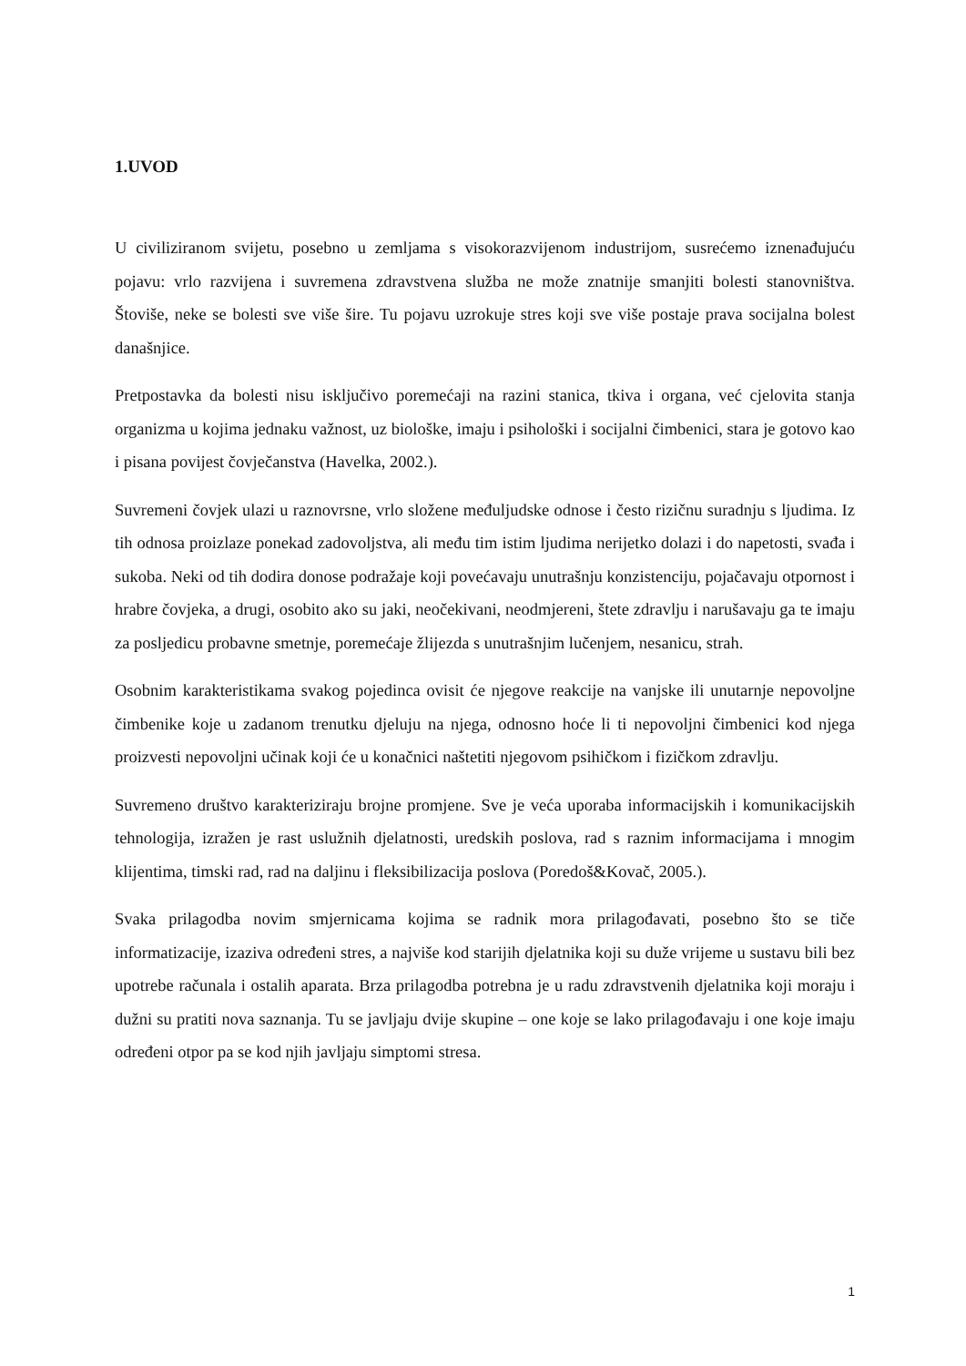1.UVOD
U civiliziranom svijetu, posebno u zemljama s visokorazvijenom industrijom, susrećemo iznenađujuću pojavu: vrlo razvijena i suvremena zdravstvena služba ne može znatnije smanjiti bolesti stanovništva. Štoviše, neke se bolesti sve više šire. Tu pojavu uzrokuje stres koji sve više postaje prava socijalna bolest današnjice.
Pretpostavka da bolesti nisu isključivo poremećaji na razini stanica, tkiva i organa, već cjelovita stanja organizma u kojima jednaku važnost, uz biološke, imaju i psihološki i socijalni čimbenici, stara je gotovo kao i pisana povijest čovječanstva (Havelka, 2002.).
Suvremeni čovjek ulazi u raznovrsne, vrlo složene međuljudske odnose i često rizičnu suradnju s ljudima. Iz tih odnosa proizlaze ponekad zadovoljstva, ali među tim istim ljudima nerijetko dolazi i do napetosti, svađa i sukoba. Neki od tih dodira donose podražaje koji povećavaju unutrašnju konzistenciju, pojačavaju otpornost i hrabre čovjeka, a drugi, osobito ako su jaki, neočekivani, neodmjereni, štete zdravlju i narušavaju ga te imaju za posljedicu probavne smetnje, poremećaje žlijezda s unutrašnjim lučenjem, nesanicu, strah.
Osobnim karakteristikama svakog pojedinca ovisit će njegove reakcije na vanjske ili unutarnje nepovoljne čimbenike koje u zadanom trenutku djeluju na njega, odnosno hoće li ti nepovoljni čimbenici kod njega proizvesti nepovoljni učinak koji će u konačnici naštetiti njegovom psihičkom i fizičkom zdravlju.
Suvremeno društvo karakteriziraju brojne promjene. Sve je veća uporaba informacijskih i komunikacijskih tehnologija, izražen je rast uslužnih djelatnosti, uredskih poslova, rad s raznim informacijama i mnogim klijentima, timski rad, rad na daljinu i fleksibilizacija poslova (Poredoš&Kovač, 2005.).
Svaka prilagodba novim smjernicama kojima se radnik mora prilagođavati, posebno što se tiče informatizacije, izaziva određeni stres, a najviše kod starijih djelatnika koji su duže vrijeme u sustavu bili bez upotrebe računala i ostalih aparata. Brza prilagodba potrebna je u radu zdravstvenih djelatnika koji moraju i dužni su pratiti nova saznanja. Tu se javljaju dvije skupine – one koje se lako prilagođavaju i one koje imaju određeni otpor pa se kod njih javljaju simptomi stresa.
1